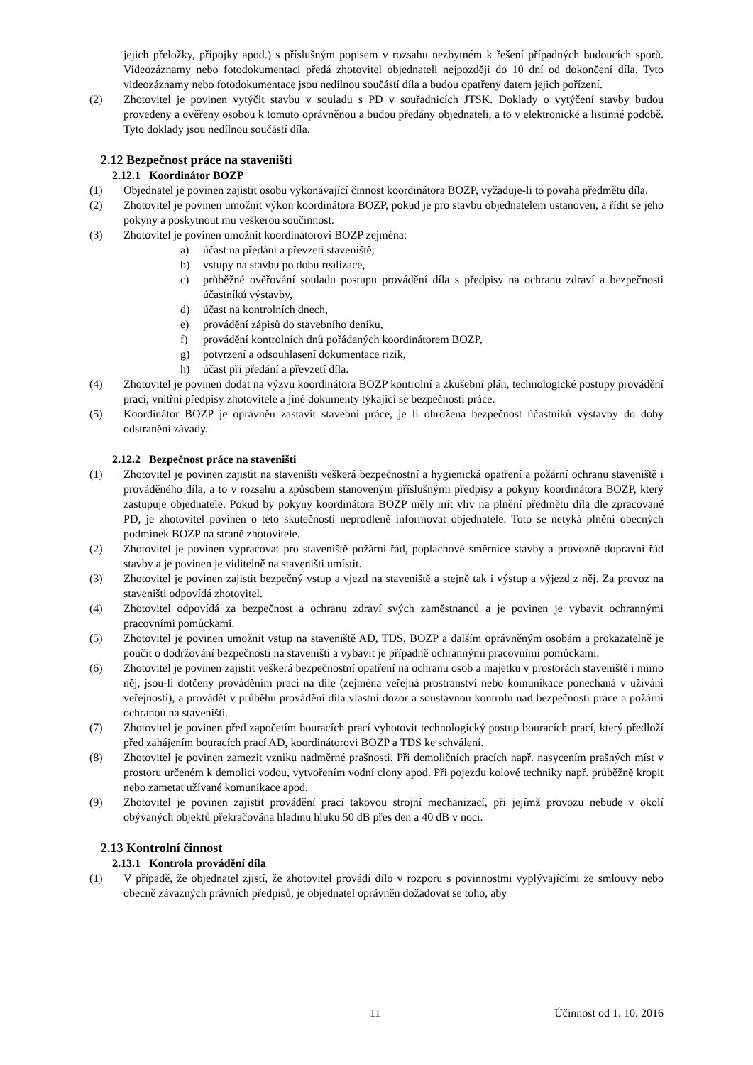jejich přeložky, přípojky apod.) s příslušným popisem v rozsahu nezbytném k řešení případných budoucích sporů. Videozáznamy nebo fotodokumentaci předá zhotovitel objednateli nejpozději do 10 dní od dokončení díla. Tyto videozáznamy nebo fotodokumentace jsou nedílnou součástí díla a budou opatřeny datem jejich pořízení.
(2) Zhotovitel je povinen vytýčit stavbu v souladu s PD v souřadnicích JTSK. Doklady o vytýčení stavby budou provedeny a ověřeny osobou k tomuto oprávněnou a budou předány objednateli, a to v elektronické a listinné podobě. Tyto doklady jsou nedílnou součástí díla.
2.12 Bezpečnost práce na staveništi
2.12.1 Koordinátor BOZP
(1) Objednatel je povinen zajistit osobu vykonávající činnost koordinátora BOZP, vyžaduje-li to povaha předmětu díla.
(2) Zhotovitel je povinen umožnit výkon koordinátora BOZP, pokud je pro stavbu objednatelem ustanoven, a řídit se jeho pokyny a poskytnout mu veškerou součinnost.
(3) Zhotovitel je povinen umožnit koordinátorovi BOZP zejména:
a) účast na předání a převzetí staveniště,
b) vstupy na stavbu po dobu realizace,
c) průběžné ověřování souladu postupu provádění díla s předpisy na ochranu zdraví a bezpečnosti účastníků výstavby,
d) účast na kontrolních dnech,
e) provádění zápisů do stavebního deníku,
f) provádění kontrolních dnů pořádaných koordinátorem BOZP,
g) potvrzení a odsouhlasení dokumentace rizik,
h) účast při předání a převzetí díla.
(4) Zhotovitel je povinen dodat na výzvu koordinátora BOZP kontrolní a zkušební plán, technologické postupy provádění prací, vnitřní předpisy zhotovitele a jiné dokumenty týkající se bezpečnosti práce.
(5) Koordinátor BOZP je oprávněn zastavit stavební práce, je li ohrožena bezpečnost účastníků výstavby do doby odstranění závady.
2.12.2 Bezpečnost práce na staveništi
(1) Zhotovitel je povinen zajistit na staveništi veškerá bezpečnostní a hygienická opatření a požární ochranu staveniště i prováděného díla, a to v rozsahu a způsobem stanoveným příslušnými předpisy a pokyny koordinátora BOZP, který zastupuje objednatele. Pokud by pokyny koordinátora BOZP měly mít vliv na plnění předmětu díla dle zpracované PD, je zhotovitel povinen o této skutečnosti neprodleně informovat objednatele. Toto se netýká plnění obecných podmínek BOZP na straně zhotovitele.
(2) Zhotovitel je povinen vypracovat pro staveniště požární řád, poplachové směrnice stavby a provozně dopravní řád stavby a je povinen je viditelně na staveništi umístit.
(3) Zhotovitel je povinen zajistit bezpečný vstup a vjezd na staveniště a stejně tak i výstup a výjezd z něj. Za provoz na staveništi odpovídá zhotovitel.
(4) Zhotovitel odpovídá za bezpečnost a ochranu zdraví svých zaměstnanců a je povinen je vybavit ochrannými pracovními pomůckami.
(5) Zhotovitel je povinen umožnit vstup na staveniště AD, TDS, BOZP a dalším oprávněným osobám a prokazatelně je poučit o dodržování bezpečnosti na staveništi a vybavit je případně ochrannými pracovními pomůckami.
(6) Zhotovitel je povinen zajistit veškerá bezpečnostní opatření na ochranu osob a majetku v prostorách staveniště i mimo něj, jsou-li dotčeny prováděním prací na díle (zejména veřejná prostranství nebo komunikace ponechaná v užívání veřejnosti), a provádět v průběhu provádění díla vlastní dozor a soustavnou kontrolu nad bezpečností práce a požární ochranou na staveništi.
(7) Zhotovitel je povinen před započetím bouracích prací vyhotovit technologický postup bouracích prací, který předloží před zahájením bouracích prací AD, koordinátorovi BOZP a TDS ke schválení.
(8) Zhotovitel je povinen zamezit vzniku nadměrné prašnosti. Při demoličních pracích např. nasycením prašných míst v prostoru určeném k demolici vodou, vytvořením vodní clony apod. Při pojezdu kolové techniky např. průběžně kropit nebo zametat užívané komunikace apod.
(9) Zhotovitel je povinen zajistit provádění prací takovou strojní mechanizací, při jejímž provozu nebude v okolí obývaných objektů překračována hladinu hluku 50 dB přes den a 40 dB v noci.
2.13 Kontrolní činnost
2.13.1 Kontrola provádění díla
(1) V případě, že objednatel zjistí, že zhotovitel provádí dílo v rozporu s povinnostmi vyplývajícími ze smlouvy nebo obecně závazných právních předpisů, je objednatel oprávněn dožadovat se toho, aby
11 Účinnost od 1. 10. 2016